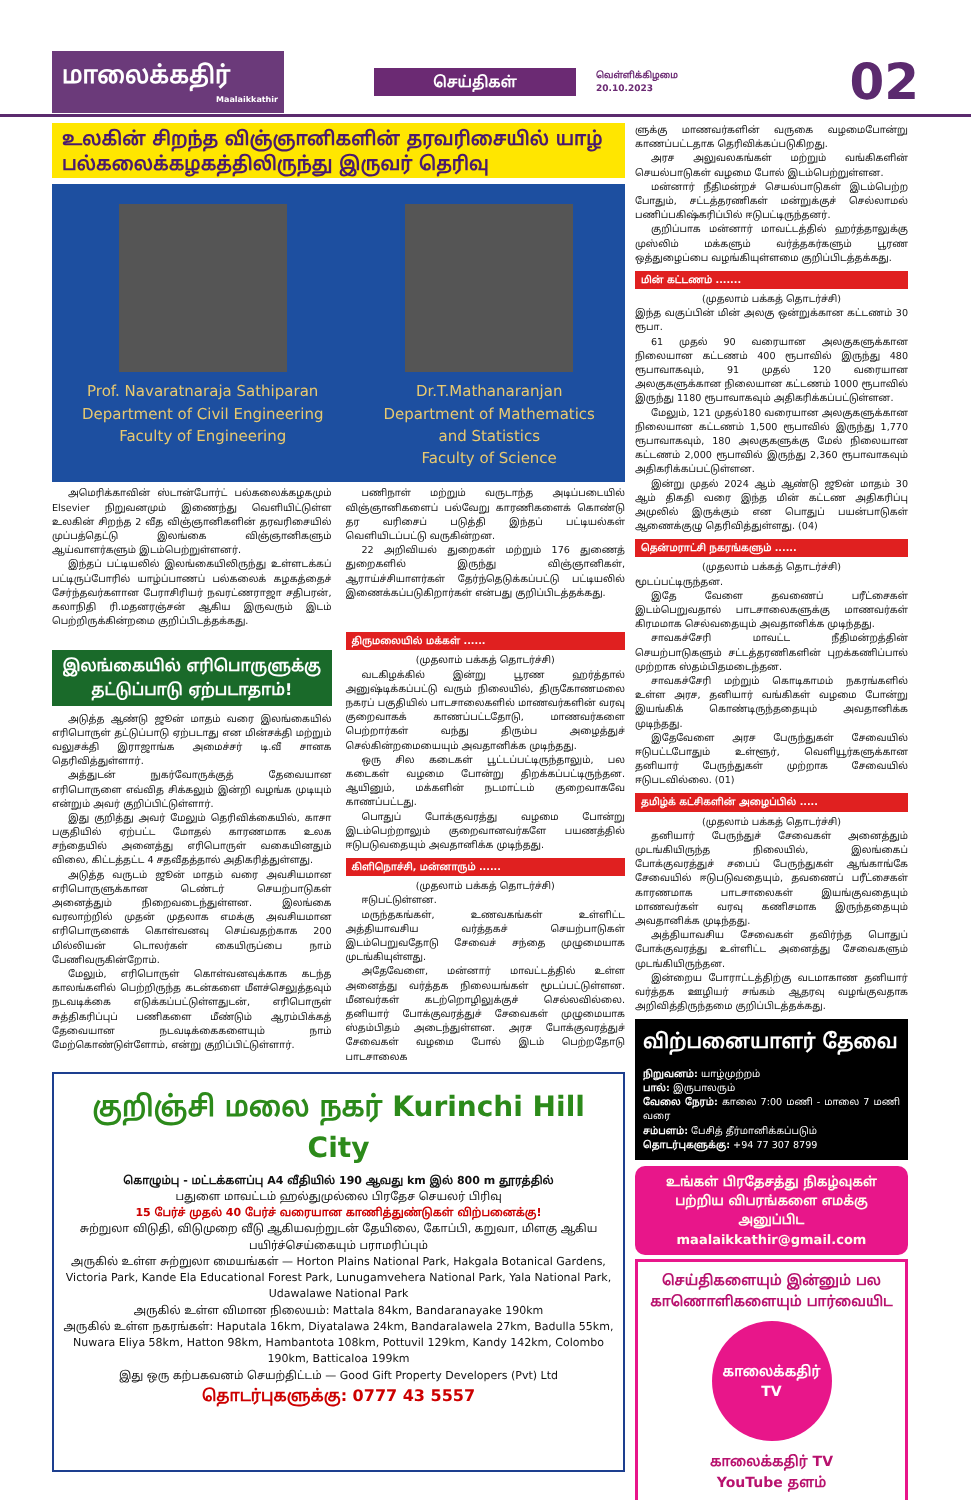மாலைக்கதிர்
Maalaikkathir
செய்திகள்
வெள்ளிக்கிழமை
20.10.2023
02
உலகின் சிறந்த விஞ்ஞானிகளின் தரவரிசையில் யாழ் பல்கலைக்கழகத்திலிருந்து இருவர் தெரிவு
Prof. Navaratnaraja Sathiparan
Department of Civil Engineering
Faculty of Engineering
Dr.T.Mathanaranjan
Department of Mathematics
and Statistics
Faculty of Science
அமெரிக்காவின் ஸ்டான்போர்ட் பல்கலைக்கழகமும் Elsevier நிறுவனமும் இணைந்து வெளியிட்டுள்ள உலகின் சிறந்த 2 வீத விஞ்ஞானிகளின் தரவரிசையில் முப்பத்தெட்டு இலங்கை விஞ்ஞானிகளும் ஆய்வாளர்களும் இடம்பெற்றுள்ளனர்.
இந்தப் பட்டியலில் இலங்கையிலிருந்து உள்ளடக்கப் பட்டிருப்போரில் யாழ்ப்பாணப் பல்கலைக் கழகத்தைச் சேர்ந்தவர்களான பேராசிரியர் நவரட்ணராஜா சதிபரன், கலாநிதி ரி.மதனரஞ்சன் ஆகிய இருவரும் இடம் பெற்றிருக்கின்றமை குறிப்பிடத்தக்கது.
பணிநாள் மற்றும் வருடாந்த அடிப்படையில் விஞ்ஞானிகளைப் பல்வேறு காரணிகளைக் கொண்டு தர வரிசைப் படுத்தி இந்தப் பட்டியல்கள் வெளியிடப்பட்டு வருகின்றன.
22 அறிவியல் துறைகள் மற்றும் 176 துணைத் துறைகளில் இருந்து விஞ்ஞானிகள், ஆராய்ச்சியாளர்கள் தேர்ந்தெடுக்கப்பட்டு பட்டியலில் இணைக்கப்படுகிறார்கள் என்பது குறிப்பிடத்தக்கது.
இலங்கையில் எரிபொருளுக்கு தட்டுப்பாடு ஏற்படாதாம்!
அடுத்த ஆண்டு ஜூன் மாதம் வரை இலங்கையில் எரிபொருள் தட்டுப்பாடு ஏற்படாது என மின்சக்தி மற்றும் வலுசக்தி இராஜாங்க அமைச்சர் டி.வீ சானக தெரிவித்துள்ளார்.
அத்துடன் நுகர்வோருக்குத் தேவையான எரிபொருளை எவ்வித சிக்கலும் இன்றி வழங்க முடியும் என்றும் அவர் குறிப்பிட்டுள்ளார்.
இது குறித்து அவர் மேலும் தெரிவிக்கையில், காசா பகுதியில் ஏற்பட்ட மோதல் காரணமாக உலக சந்தையில் அனைத்து எரிபொருள் வகையினதும் விலை, கிட்டத்தட்ட 4 சதவீதத்தால் அதிகரித்துள்ளது.
அடுத்த வருடம் ஜூன் மாதம் வரை அவசியமான எரிபொருளுக்கான டெண்டர் செயற்பாடுகள் அனைத்தும் நிறைவடைந்துள்ளன. இலங்கை வரலாற்றில் முதன் முதலாக எமக்கு அவசியமான எரிபொருளைக் கொள்வனவு செய்வதற்காக 200 மில்லியன் டொலர்கள் கையிருப்பை நாம் பேணிவருகின்றோம்.
மேலும், எரிபொருள் கொள்வனவுக்காக கடந்த காலங்களில் பெற்றிருந்த கடன்களை மீளச்செலுத்தவும் நடவடிக்கை எடுக்கப்பட்டுள்ளதுடன், எரிபொருள் சுத்திகரிப்புப் பணிகளை மீண்டும் ஆரம்பிக்கத் தேவையான நடவடிக்கைகளையும் நாம் மேற்கொண்டுள்ளோம், என்று குறிப்பிட்டுள்ளார்.
திருமலையில் மக்கள் ......
(முதலாம் பக்கத் தொடர்ச்சி)
வடகிழக்கில் இன்று பூரண ஹர்த்தால் அனுஷ்டிக்கப்பட்டு வரும் நிலையில், திருகோணமலை நகரப் பகுதியில் பாடசாலைகளில் மாணவர்களின் வரவு குறைவாகக் காணப்பட்டதோடு, மாணவர்களை பெற்றார்கள் வந்து திரும்ப அழைத்துச் செல்கின்றமையையும் அவதானிக்க முடிந்தது.
ஒரு சில கடைகள் பூட்டப்பட்டிருந்தாலும், பல கடைகள் வழமை போன்று திறக்கப்பட்டிருந்தன. ஆயினும், மக்களின் நடமாட்டம் குறைவாகவே காணப்பட்டது.
பொதுப் போக்குவரத்து வழமை போன்று இடம்பெற்றாலும் குறைவானவர்களே பயணத்தில் ஈடுபடுவதையும் அவதானிக்க முடிந்தது.
கிளிநொச்சி, மன்னாரும் ......
(முதலாம் பக்கத் தொடர்ச்சி)
ஈடுபட்டுள்ளன.
மருந்தகங்கள், உணவகங்கள் உள்ளிட்ட அத்தியாவசிய வர்த்தகச் செயற்பாடுகள் இடம்பெறுவதோடு சேவைச் சந்தை முழுமையாக முடங்கியுள்ளது.
அதேவேளை, மன்னார் மாவட்டத்தில் உள்ள அனைத்து வர்த்தக நிலையங்கள் மூடப்பட்டுள்ளன. மீனவர்கள் கடற்றொழிலுக்குச் செல்லவில்லை. தனியார் போக்குவரத்துச் சேவைகள் முழுமையாக ஸ்தம்பிதம் அடைந்துள்ளன. அரச போக்குவரத்துச் சேவைகள் வழமை போல் இடம் பெற்றதோடு பாடசாலைக
குறிஞ்சி மலை நகர் Kurinchi Hill City
கொழும்பு - மட்டக்களப்பு A4 வீதியில் 190 ஆவது km இல் 800 m தூரத்தில்
பதுளை மாவட்டம் ஹல்துமுல்லை பிரதேச செயலர் பிரிவு
15 பேர்ச் முதல் 40 பேர்ச் வரையான காணித்துண்டுகள் விற்பனைக்கு!
சுற்றுலா விடுதி, விடுமுறை வீடு ஆகியவற்றுடன் தேயிலை, கோப்பி, கறுவா, மிளகு ஆகிய பயிர்ச்செய்கையும் பராமரிப்பும்
அருகில் உள்ள சுற்றுலா மையங்கள் — Horton Plains National Park, Hakgala Botanical Gardens, Victoria Park, Kande Ela Educational Forest Park, Lunugamvehera National Park, Yala National Park, Udawalawe National Park
அருகில் உள்ள விமான நிலையம்: Mattala 84km, Bandaranayake 190km
அருகில் உள்ள நகரங்கள்: Haputala 16km, Diyatalawa 24km, Bandaralawela 27km, Badulla 55km, Nuwara Eliya 58km, Hatton 98km, Hambantota 108km, Pottuvil 129km, Kandy 142km, Colombo 190km, Batticaloa 199km
இது ஒரு கற்பகவனம் செயற்திட்டம் — Good Gift Property Developers (Pvt) Ltd
தொடர்புகளுக்கு: 0777 43 5557
ளுக்கு மாணவர்களின் வருகை வழமைபோன்று காணப்பட்டதாக தெரிவிக்கப்படுகிறது.
அரச அலுவலகங்கள் மற்றும் வங்கிகளின் செயல்பாடுகள் வழமை போல் இடம்பெற்றுள்ளன.
மன்னார் நீதிமன்றச் செயல்பாடுகள் இடம்பெற்ற போதும், சட்டத்தரணிகள் மன்றுக்குச் செல்லாமல் பணிப்பகிஷ்கரிப்பில் ஈடுபட்டிருந்தனர்.
குறிப்பாக மன்னார் மாவட்டத்தில் ஹர்த்தாலுக்கு முஸ்லிம் மக்களும் வர்த்தகர்களும் பூரண ஒத்துழைப்பை வழங்கியுள்ளமை குறிப்பிடத்தக்கது.
மின் கட்டணம் .......
(முதலாம் பக்கத் தொடர்ச்சி)
இந்த வகுப்பின் மின் அலகு ஒன்றுக்கான கட்டணம் 30 ரூபா.
61 முதல் 90 வரையான அலகுகளுக்கான நிலையான கட்டணம் 400 ரூபாவில் இருந்து 480 ரூபாவாகவும், 91 முதல் 120 வரையான அலகுகளுக்கான நிலையான கட்டணம் 1000 ரூபாவில் இருந்து 1180 ரூபாவாகவும் அதிகரிக்கப்பட்டுள்ளன.
மேலும், 121 முதல்180 வரையான அலகுகளுக்கான நிலையான கட்டணம் 1,500 ரூபாவில் இருந்து 1,770 ரூபாவாகவும், 180 அலகுகளுக்கு மேல் நிலையான கட்டணம் 2,000 ரூபாவில் இருந்து 2,360 ரூபாவாகவும் அதிகரிக்கப்பட்டுள்ளன.
இன்று முதல் 2024 ஆம் ஆண்டு ஜூன் மாதம் 30 ஆம் திகதி வரை இந்த மின் கட்டண அதிகரிப்பு அமுலில் இருக்கும் என பொதுப் பயன்பாடுகள் ஆணைக்குழு தெரிவித்துள்ளது. (04)
தென்மராட்சி நகரங்களும் ......
(முதலாம் பக்கத் தொடர்ச்சி)
மூடப்பட்டிருந்தன.
இதே வேளை தவணைப் பரீட்சைகள் இடம்பெறுவதால் பாடசாலைகளுக்கு மாணவர்கள் கிரமமாக செல்வதையும் அவதானிக்க முடிந்தது.
சாவகச்சேரி மாவட்ட நீதிமன்றத்தின் செயற்பாடுகளும் சட்டத்தரணிகளின் புறக்கணிப்பால் முற்றாக ஸ்தம்பிதமடைந்தன.
சாவகச்சேரி மற்றும் கொடிகாமம் நகரங்களில் உள்ள அரச, தனியார் வங்கிகள் வழமை போன்று இயங்கிக் கொண்டிருந்ததையும் அவதானிக்க முடிந்தது.
இதேவேளை அரச பேருந்துகள் சேவையில் ஈடுபட்டபோதும் உள்ளூர், வெளியூர்களுக்கான தனியார் பேருந்துகள் முற்றாக சேவையில் ஈடுபடவில்லை. (01)
தமிழ்க் கட்சிகளின் அழைப்பில் .....
(முதலாம் பக்கத் தொடர்ச்சி)
தனியார் பேருந்துச் சேவைகள் அனைத்தும் முடங்கியிருந்த நிலையில், இலங்கைப் போக்குவரத்துச் சபைப் பேருந்துகள் ஆங்காங்கே சேவையில் ஈடுபடுவதையும், தவணைப் பரீட்சைகள் காரணமாக பாடசாலைகள் இயங்குவதையும் மாணவர்கள் வரவு கணிசமாக இருந்ததையும் அவதானிக்க முடிந்தது.
அத்தியாவசிய சேவைகள் தவிர்ந்த பொதுப் போக்குவரத்து உள்ளிட்ட அனைத்து சேவைகளும் முடங்கியிருந்தன.
இன்றைய போராட்டத்திற்கு வடமாகாண தனியார் வர்த்தக ஊழியர் சங்கம் ஆதரவு வழங்குவதாக அறிவித்திருந்தமை குறிப்பிடத்தக்கது.
விற்பனையாளர் தேவை
நிறுவனம்: யாழ்முற்றம்
பால்: இருபாலரும்
வேலை நேரம்: காலை 7:00 மணி - மாலை 7 மணி வரை
சம்பளம்: பேசித் தீர்மானிக்கப்படும்
தொடர்புகளுக்கு: +94 77 307 8799
உங்கள் பிரதேசத்து நிகழ்வுகள் பற்றிய விபரங்களை எமக்கு அனுப்பிட
maalaikkathir@gmail.com
செய்திகளையும் இன்னும் பல காணொளிகளையும் பார்வையிட
காலைக்கதிர் TV
காலைக்கதிர் TV
YouTube தளம்